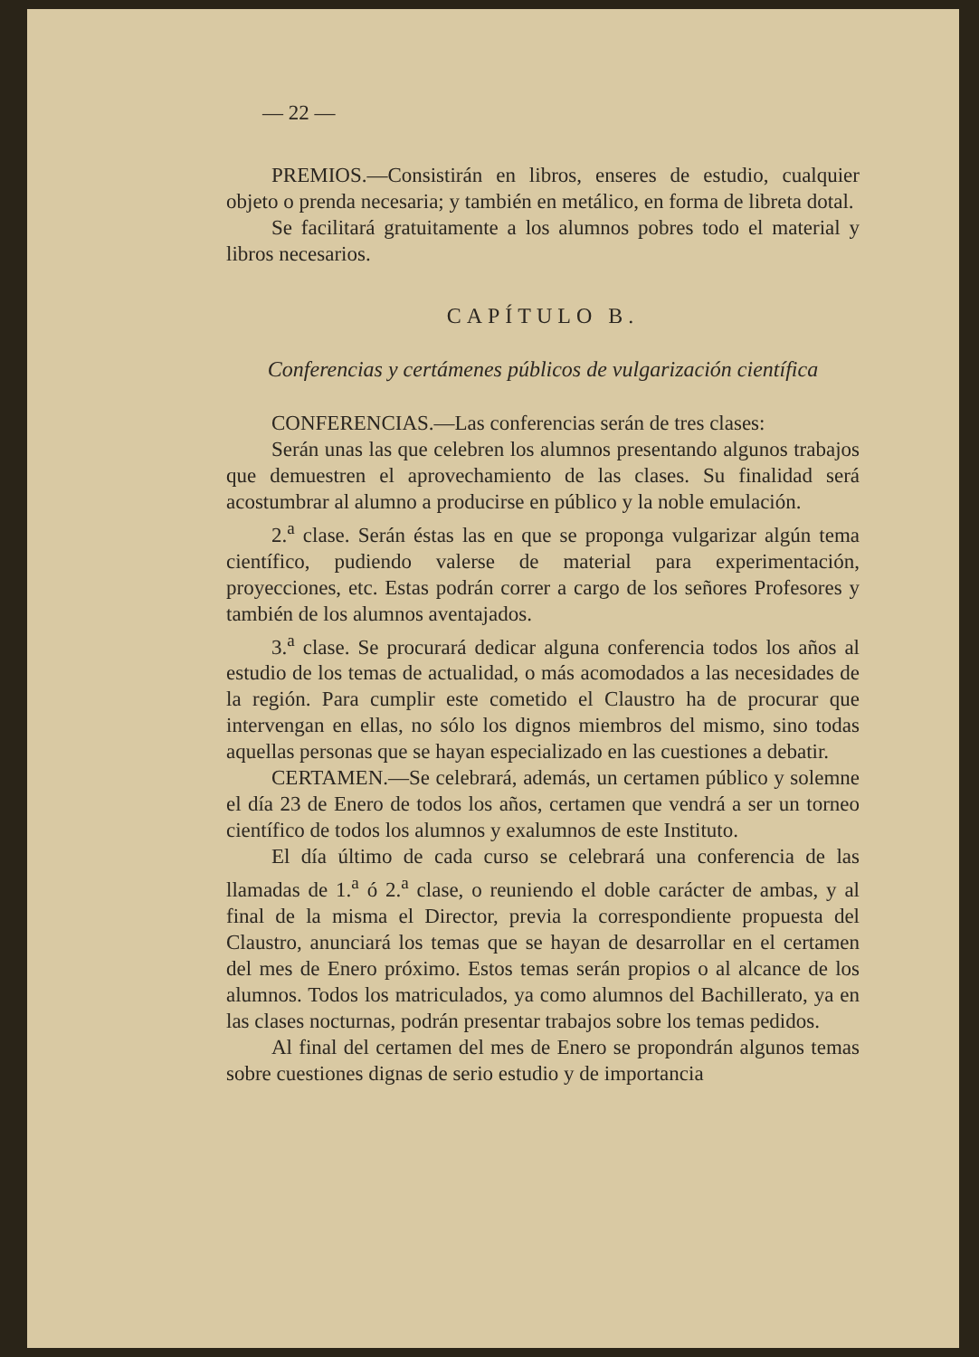— 22 —
PREMIOS.—Consistirán en libros, enseres de estudio, cualquier objeto o prenda necesaria; y también en metálico, en forma de libreta dotal.
Se facilitará gratuitamente a los alumnos pobres todo el material y libros necesarios.
CAPÍTULO B.
Conferencias y certámenes públicos de vulgarización científica
CONFERENCIAS.—Las conferencias serán de tres clases:
Serán unas las que celebren los alumnos presentando algunos trabajos que demuestren el aprovechamiento de las clases. Su finalidad será acostumbrar al alumno a producirse en público y la noble emulación.
2.<sup>a</sup> clase. Serán éstas las en que se proponga vulgarizar algún tema científico, pudiendo valerse de material para experimentación, proyecciones, etc. Estas podrán correr a cargo de los señores Profesores y también de los alumnos aventajados.
3.<sup>a</sup> clase. Se procurará dedicar alguna conferencia todos los años al estudio de los temas de actualidad, o más acomodados a las necesidades de la región. Para cumplir este cometido el Claustro ha de procurar que intervengan en ellas, no sólo los dignos miembros del mismo, sino todas aquellas personas que se hayan especializado en las cuestiones a debatir.
CERTAMEN.—Se celebrará, además, un certamen público y solemne el día 23 de Enero de todos los años, certamen que vendrá a ser un torneo científico de todos los alumnos y exalumnos de este Instituto.
El día último de cada curso se celebrará una conferencia de las llamadas de 1.<sup>a</sup> ó 2.<sup>a</sup> clase, o reuniendo el doble carácter de ambas, y al final de la misma el Director, previa la correspondiente propuesta del Claustro, anunciará los temas que se hayan de desarrollar en el certamen del mes de Enero próximo. Estos temas serán propios o al alcance de los alumnos. Todos los matriculados, ya como alumnos del Bachillerato, ya en las clases nocturnas, podrán presentar trabajos sobre los temas pedidos.
Al final del certamen del mes de Enero se propondrán algunos temas sobre cuestiones dignas de serio estudio y de importancia